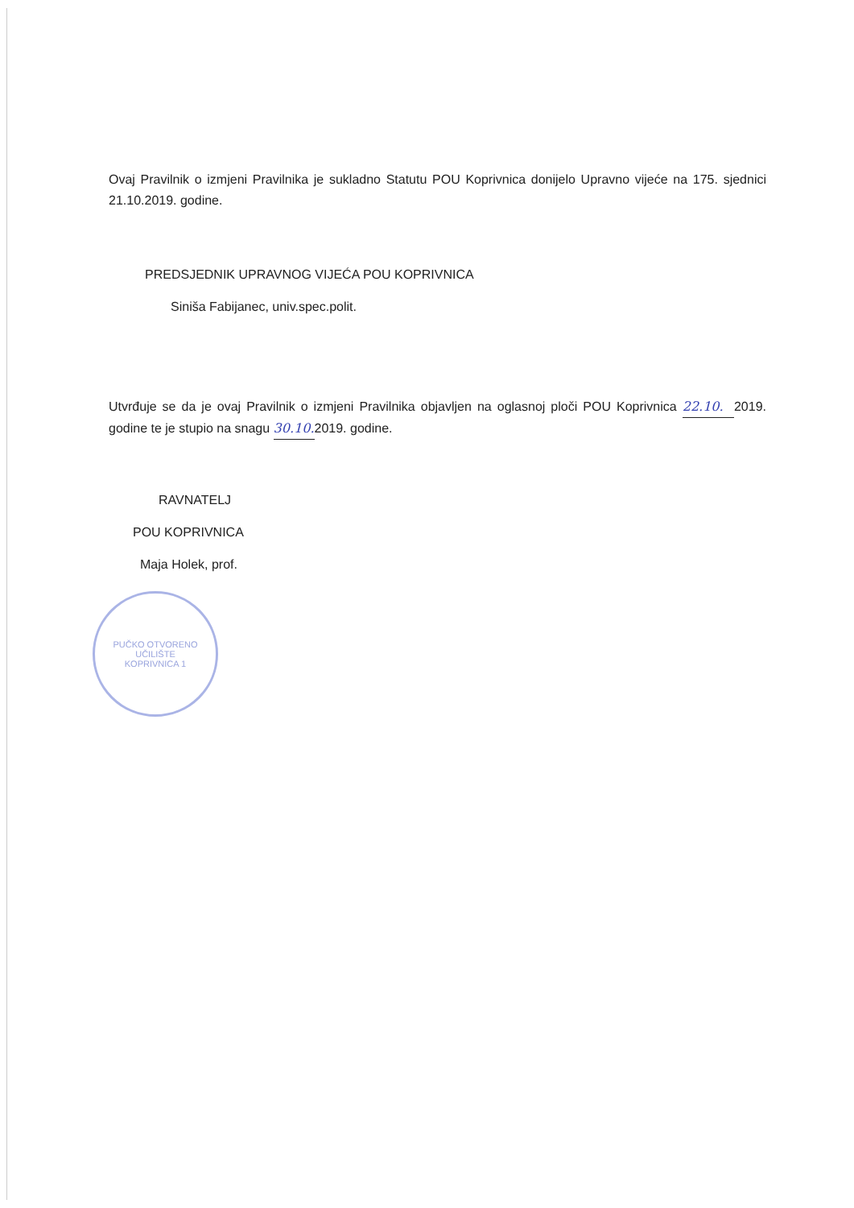Ovaj Pravilnik o izmjeni Pravilnika je sukladno Statutu POU Koprivnica donijelo Upravno vijeće na 175. sjednici 21.10.2019. godine.
PREDSJEDNIK UPRAVNOG VIJEĆA POU KOPRIVNICA
Siniša Fabijanec, univ.spec.polit.
Utvrđuje se da je ovaj Pravilnik o izmjeni Pravilnika objavljen na oglasnoj ploči POU Koprivnica 22.10. 2019. godine te je stupio na snagu 30.10. 2019. godine.
RAVNATELJ
POU KOPRIVNICA
Maja Holek, prof.
PUČKO OTVORENO UČILIŠTE
KOPRIVNICA 1